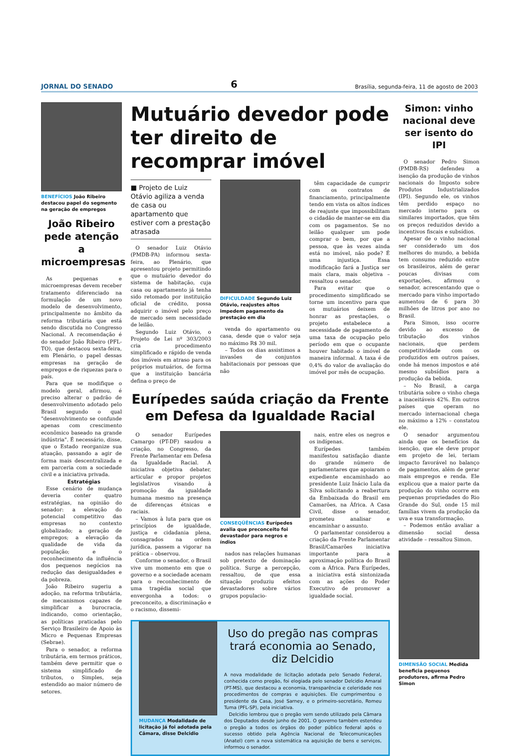JORNAL DO SENADO 6 Brasília, segunda-feira, 11 de agosto de 2003
BENEFÍCIOS João Ribeiro destacou papel do segmento na geração de empregos
João Ribeiro pede atenção a microempresas
As pequenas e microempresas devem receber tratamento diferenciado na formulação de um novo modelo de desenvolvimento, principalmente no âmbito da reforma tributária que está sendo discutida no Congresso Nacional. A recomendação é do senador João Ribeiro (PFL-TO), que destacou sexta-feira, em Plenário, o papel dessas empresas na geração de empregos e de riquezas para o país.
Para que se modifique o modelo geral, afirmou, é preciso alterar o padrão de desenvolvimento adotado pelo Brasil segundo o qual "desenvolvimento se confunde apenas com crescimento econômico baseado na grande indústria". É necessário, disse, que o Estado reorganize sua atuação, passando a agir de forma mais descentralizada e em parceria com a sociedade civil e a iniciativa privada.
Estratégias
Esse cenário de mudança deveria conter quatro estratégias, na opinião do senador: a elevação do potencial competitivo das empresas no contexto globalizado; a geração de empregos; a elevação da qualidade de vida da população; e o reconhecimento da influência dos pequenos negócios na redução das desigualdades e da pobreza.
João Ribeiro sugeriu a adoção, na reforma tributária, de mecanismos capazes de simplificar a burocracia, indicando, como orientação, as políticas praticadas pelo Serviço Brasileiro de Apoio às Micro e Pequenas Empresas (Sebrae).
Para o senador, a reforma tributária, em termos práticos, também deve permitir que o sistema simplificado de tributos, o Simples, seja estendido ao maior número de setores.
Mutuário devedor pode ter direito de recomprar imóvel
■ Projeto de Luiz Otávio agiliza a venda de casa ou apartamento que estiver com a prestação atrasada
O senador Luiz Otávio (PMDB-PA) informou sexta-feira, ao Plenário, que apresentou projeto permitindo que o mutuário devedor do sistema de habitação, cuja casa ou apartamento já tenha sido retomado por instituição oficial de crédito, possa adquirir o imóvel pelo preço de mercado sem necessidade de leilão.
Segundo Luiz Otávio, o Projeto de Lei nº 303/2003 cria procedimento simplificado e rápido de venda dos imóveis em atraso para os próprios mutuários, de forma que a instituição bancária defina o preço de
DIFICULDADE Segundo Luiz Otávio, reajustes altos impedem pagamento da prestação em dia
venda do apartamento ou casa, desde que o valor seja no máximo R$ 30 mil.
– Todos os dias assistimos a invasões de conjuntos habitacionais por pessoas que não
têm capacidade de cumprir com os contratos de financiamento, principalmente tendo em vista os altos índices de reajuste que impossibilitam o cidadão de manter-se em dia com os pagamentos. Se no leilão qualquer um pode comprar o bem, por que a pessoa, que às vezes ainda está no imóvel, não pode? É uma injustiça. Essa modificação fará a Justiça ser mais clara, mais objetiva – ressaltou o senador.
Para evitar que o procedimento simplificado se torne um incentivo para que os mutuários deixem de honrar as prestações, o projeto estabelece a necessidade de pagamento de uma taxa de ocupação pelo período em que o ocupante houver habitado o imóvel de maneira informal. A taxa é de 0,4% do valor de avaliação do imóvel por mês de ocupação.
Eurípedes saúda criação da Frente em Defesa da Igualdade Racial
O senador Eurípedes Camargo (PT-DF) saudou a criação, no Congresso, da Frente Parlamentar em Defesa da Igualdade Racial. A iniciativa objetiva debater, articular e propor projetos legislativos visando à promoção da igualdade humana mesmo na presença de diferenças étnicas e raciais.
– Vamos à luta para que os princípios de igualdade, justiça e cidadania plena, consagrados na ordem jurídica, passem a vigorar na prática – observou.
Conforme o senador, o Brasil vive um momento em que o governo e a sociedade acenam para o reconhecimento de uma tragédia social que envergonha a todos: o preconceito, a discriminação e o racismo, dissemi-
CONSEQÜÊNCIAS Eurípedes avalia que preconceito foi devastador para negros e índios
nados nas relações humanas sob pretexto de dominação política. Surge a percepção, ressaltou, de que essa situação produziu efeitos devastadores sobre vários grupos populacio-
nais, entre eles os negros e os indígenas.
Eurípedes também manifestou satisfação diante do grande número de parlamentares que apoiaram o expediente encaminhado ao presidente Luiz Inácio Lula da Silva solicitando a reabertura da Embaixada do Brasil em Camarões, na África. A Casa Civil, disse o senador, prometeu analisar e encaminhar o assunto.
O parlamentar considerou a criação da Frente Parlamentar Brasil/Camarões iniciativa importante para a aproximação política do Brasil com a África. Para Eurípedes, a iniciativa está sintonizada com as ações do Poder Executivo de promover a igualdade social.
MUDANÇA Modalidade de licitação já foi adotada pela Câmara, disse Delcidio
Uso do pregão nas compras trará economia ao Senado, diz Delcidio
A nova modalidade de licitação adotada pelo Senado Federal, conhecida como pregão, foi elogiada pelo senador Delcidio Amaral (PT-MS), que destacou a economia, transparência e celeridade nos procedimentos de compras e aquisições. Ele cumprimentou o presidente da Casa, José Sarney, e o primeiro-secretário, Romeu Tuma (PFL-SP), pela iniciativa.
Delcidio lembrou que o pregão vem sendo utilizado pela Câmara dos Deputados desde junho de 2001. O governo também estendeu o pregão a todos os órgãos do poder público federal após o sucesso obtido pela Agência Nacional de Telecomunicações (Anatel) com a nova sistemática na aquisição de bens e serviços, informou o senador.
Simon: vinho nacional deve ser isento do IPI
O senador Pedro Simon (PMDB-RS) defendeu a isenção da produção de vinhos nacionais do Imposto sobre Produtos Industrializados (IPI). Segundo ele, os vinhos têm perdido espaço no mercado interno para os similares importados, que têm os preços reduzidos devido a incentivos fiscais e subsídios.
Apesar de o vinho nacional ser considerado um dos melhores do mundo, a bebida tem consumo reduzido entre os brasileiros, além de gerar poucas divisas com exportações, afirmou o senador, acrescentando que o mercado para vinho importado aumentou de 6 para 30 milhões de litros por ano no Brasil.
Para Simon, isso ocorre devido ao excesso de tributação dos vinhos nacionais, que perdem competitividade com os produzidos em outros países, onde há menos impostos e até mesmo subsídios para a produção da bebida.
– No Brasil, a carga tributária sobre o vinho chega a inaceitáveis 42%. Em outros países que operam no mercado internacional chega no máximo a 12% – constatou ele.
O senador argumentou ainda que os benefícios da isenção, que ele deve propor em projeto de lei, teriam impacto favorável no balanço de pagamentos, além de gerar mais empregos e renda. Ele explicou que a maior parte da produção do vinho ocorre em pequenas propriedades do Rio Grande do Sul, onde 15 mil famílias vivem da produção da uva e sua transformação.
– Podemos então avaliar a dimensão social dessa atividade – ressaltou Simon.
DIMENSÃO SOCIAL Medida beneficia pequenos produtores, afirma Pedro Simon